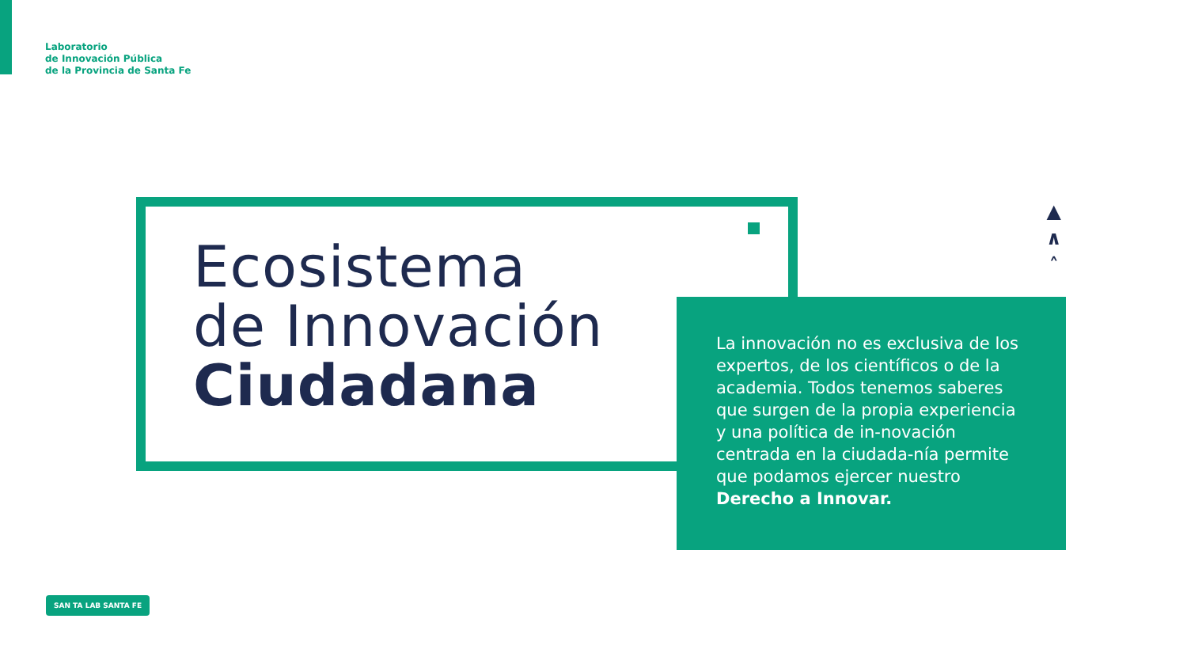Laboratorio
de Innovación Pública
de la Provincia de Santa Fe
Ecosistema
de Innovación
Ciudadana
▲
∧
˄
La innovación no es exclusiva de los expertos, de los científicos o de la academia. Todos tenemos saberes que surgen de la propia experiencia y una política de in-novación centrada en la ciudada-nía permite que podamos ejercer nuestro Derecho a Innovar.
SAN TA LAB SANTA FE